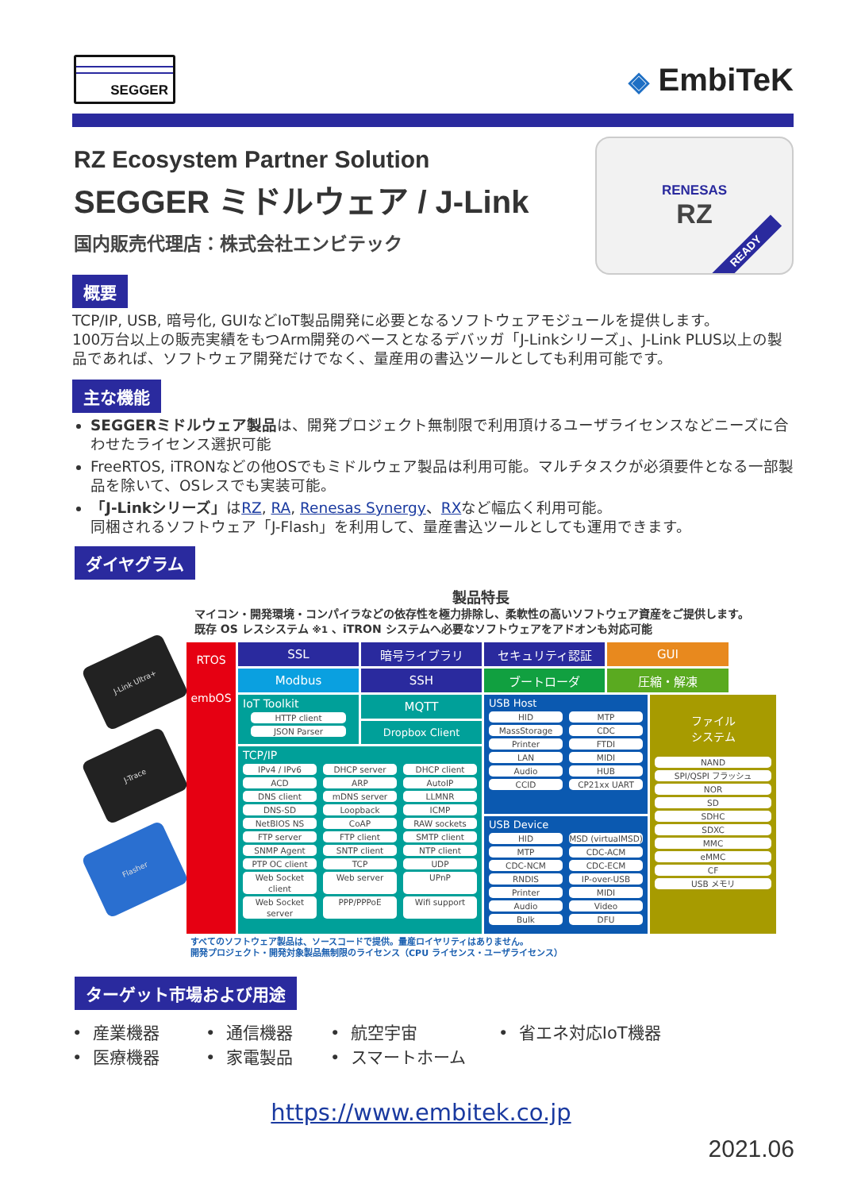SEGGER
◈ EmbiTeK
RZ Ecosystem Partner Solution
SEGGER ミドルウェア / J-Link
国内販売代理店：株式会社エンビテック
RENESAS
RZ
READY
概要
TCP/IP, USB, 暗号化, GUIなどIoT製品開発に必要となるソフトウェアモジュールを提供します。
100万台以上の販売実績をもつArm開発のベースとなるデバッガ「J-Linkシリーズ」、J-Link PLUS以上の製品であれば、ソフトウェア開発だけでなく、量産用の書込ツールとしても利用可能です。
主な機能
SEGGERミドルウェア製品は、開発プロジェクト無制限で利用頂けるユーザライセンスなどニーズに合わせたライセンス選択可能
FreeRTOS, iTRONなどの他OSでもミドルウェア製品は利用可能。マルチタスクが必須要件となる一部製品を除いて、OSレスでも実装可能。
「J-Linkシリーズ」はRZ, RA, Renesas Synergy、RXなど幅広く利用可能。
同梱されるソフトウェア「J-Flash」を利用して、量産書込ツールとしても運用できます。
ダイヤグラム
製品特長
マイコン・開発環境・コンパイラなどの依存性を極力排除し、柔軟性の高いソフトウェア資産をご提供します。
既存 OS レスシステム ※1 、iTRON システムへ必要なソフトウェアをアドオンも対応可能
J-Link Ultra+
J-Trace
Flasher
RTOS
embOS
SSL
暗号ライブラリ
セキュリティ認証
GUI
Modbus
SSH
ブートローダ
圧縮・解凍
IoT Toolkit
HTTP client
JSON Parser
MQTT
Dropbox Client
TCP/IP
IPv4 / IPv6 DHCP server DHCP client ACD ARP AutoIP DNS client mDNS server LLMNR DNS-SD Loopback ICMP NetBIOS NS CoAP RAW sockets FTP server FTP client SMTP client SNMP Agent SNTP client NTP client PTP OC client TCP UDP Web Socket client Web server UPnP Web Socket server PPP/PPPoE Wifi support
USB Host
HID MTP MassStorage CDC Printer FTDI LAN MIDI Audio HUB CCID CP21xx UART
USB Device
HID MSD (virtualMSD) MTP CDC-ACM CDC-NCM CDC-ECM RNDIS IP-over-USB Printer MIDI Audio Video Bulk DFU
ファイル
システム
NAND
SPI/QSPI フラッシュ
NOR
SD
SDHC
SDXC
MMC
eMMC
CF
USB メモリ
すべてのソフトウェア製品は、ソースコードで提供。量産ロイヤリティはありません。
開発プロジェクト・開発対象製品無制限のライセンス（CPU ライセンス・ユーザライセンス）
ターゲット市場および用途
• 産業機器
• 医療機器
• 通信機器
• 家電製品
• 航空宇宙
• スマートホーム
• 省エネ対応IoT機器
https://www.embitek.co.jp
2021.06